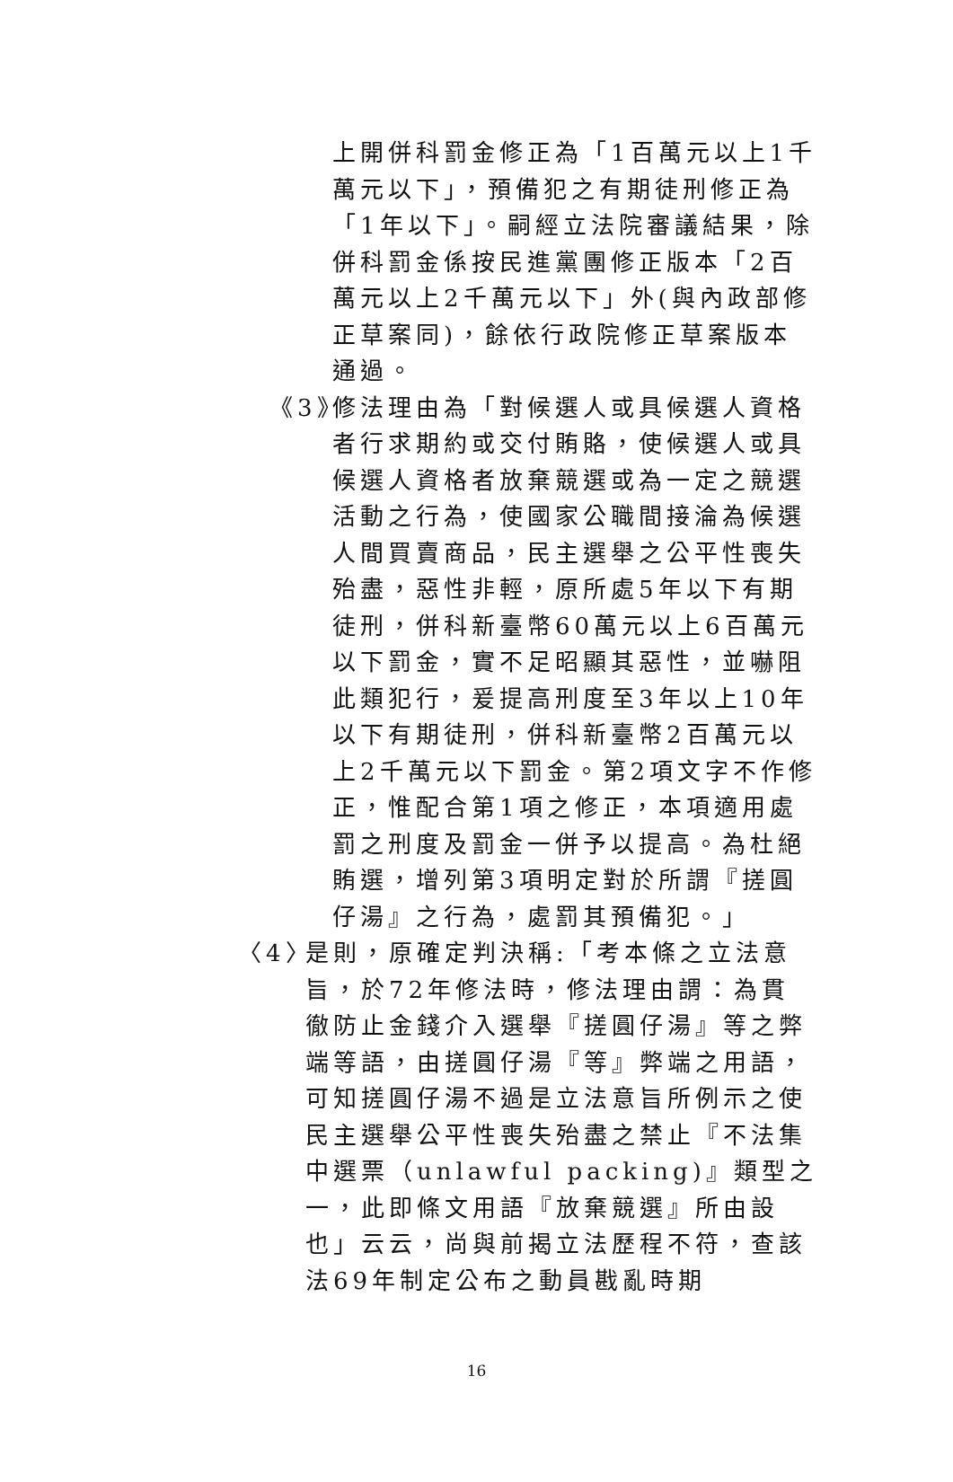上開併科罰金修正為「1百萬元以上1千萬元以下」，預備犯之有期徒刑修正為「1年以下」。嗣經立法院審議結果，除併科罰金係按民進黨團修正版本「2百萬元以上2千萬元以下」外(與內政部修正草案同)，餘依行政院修正草案版本通過。
《3》 修法理由為「對候選人或具候選人資格者行求期約或交付賄賂，使候選人或具候選人資格者放棄競選或為一定之競選活動之行為，使國家公職間接淪為候選人間買賣商品，民主選舉之公平性喪失殆盡，惡性非輕，原所處5年以下有期徒刑，併科新臺幣60萬元以上6百萬元以下罰金，實不足昭顯其惡性，並嚇阻此類犯行，爰提高刑度至3年以上10年以下有期徒刑，併科新臺幣2百萬元以上2千萬元以下罰金。第2項文字不作修正，惟配合第1項之修正，本項適用處罰之刑度及罰金一併予以提高。為杜絕賄選，增列第3項明定對於所謂『搓圓仔湯』之行為，處罰其預備犯。」
〈4〉 是則，原確定判決稱:「考本條之立法意旨，於72年修法時，修法理由謂：為貫徹防止金錢介入選舉『搓圓仔湯』等之弊端等語，由搓圓仔湯『等』弊端之用語，可知搓圓仔湯不過是立法意旨所例示之使民主選舉公平性喪失殆盡之禁止『不法集中選票（unlawful packing)』類型之一，此即條文用語『放棄競選』所由設也」云云，尚與前揭立法歷程不符，查該法69年制定公布之動員戡亂時期
16